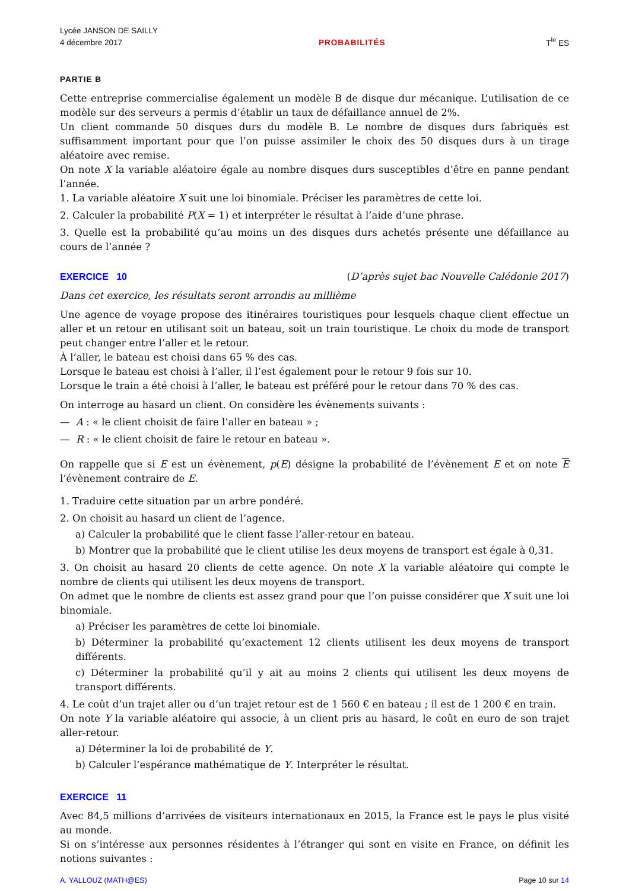Lycée JANSON DE SAILLY
4 décembre 2017
PROBABILITÉS
T<sup>le</sup> ES
PARTIE B
Cette entreprise commercialise également un modèle B de disque dur mécanique. L’utilisation de ce modèle sur des serveurs a permis d’établir un taux de défaillance annuel de 2%.
Un client commande 50 disques durs du modèle B. Le nombre de disques durs fabriqués est suffisamment important pour que l’on puisse assimiler le choix des 50 disques durs à un tirage aléatoire avec remise.
On note X la variable aléatoire égale au nombre disques durs susceptibles d’être en panne pendant l’année.
1. La variable aléatoire X suit une loi binomiale. Préciser les paramètres de cette loi.
2. Calculer la probabilité P(X = 1) et interpréter le résultat à l’aide d’une phrase.
3. Quelle est la probabilité qu’au moins un des disques durs achetés présente une défaillance au cours de l’année ?
EXERCICE 10 (D’après sujet bac Nouvelle Calédonie 2017)
Dans cet exercice, les résultats seront arrondis au millième
Une agence de voyage propose des itinéraires touristiques pour lesquels chaque client effectue un aller et un retour en utilisant soit un bateau, soit un train touristique. Le choix du mode de transport peut changer entre l’aller et le retour.
À l’aller, le bateau est choisi dans 65 % des cas.
Lorsque le bateau est choisi à l’aller, il l’est également pour le retour 9 fois sur 10.
Lorsque le train a été choisi à l’aller, le bateau est préféré pour le retour dans 70 % des cas.
On interroge au hasard un client. On considère les évènements suivants :
— A : « le client choisit de faire l’aller en bateau » ;
— R : « le client choisit de faire le retour en bateau ».
On rappelle que si E est un évènement, p(E) désigne la probabilité de l’évènement E et on note E l’évènement contraire de E.
1. Traduire cette situation par un arbre pondéré.
2. On choisit au hasard un client de l’agence.
a) Calculer la probabilité que le client fasse l’aller-retour en bateau.
b) Montrer que la probabilité que le client utilise les deux moyens de transport est égale à 0,31.
3. On choisit au hasard 20 clients de cette agence. On note X la variable aléatoire qui compte le nombre de clients qui utilisent les deux moyens de transport.
On admet que le nombre de clients est assez grand pour que l’on puisse considérer que X suit une loi binomiale.
a) Préciser les paramètres de cette loi binomiale.
b) Déterminer la probabilité qu’exactement 12 clients utilisent les deux moyens de transport différents.
c) Déterminer la probabilité qu’il y ait au moins 2 clients qui utilisent les deux moyens de transport différents.
4. Le coût d’un trajet aller ou d’un trajet retour est de 1 560 € en bateau ; il est de 1 200 € en train.
On note Y la variable aléatoire qui associe, à un client pris au hasard, le coût en euro de son trajet aller-retour.
a) Déterminer la loi de probabilité de Y.
b) Calculer l’espérance mathématique de Y. Interpréter le résultat.
EXERCICE 11
Avec 84,5 millions d’arrivées de visiteurs internationaux en 2015, la France est le pays le plus visité au monde.
Si on s’intéresse aux personnes résidentes à l’étranger qui sont en visite en France, on définit les notions suivantes :
A. YALLOUZ (MATH@ES) Page 10 sur 14